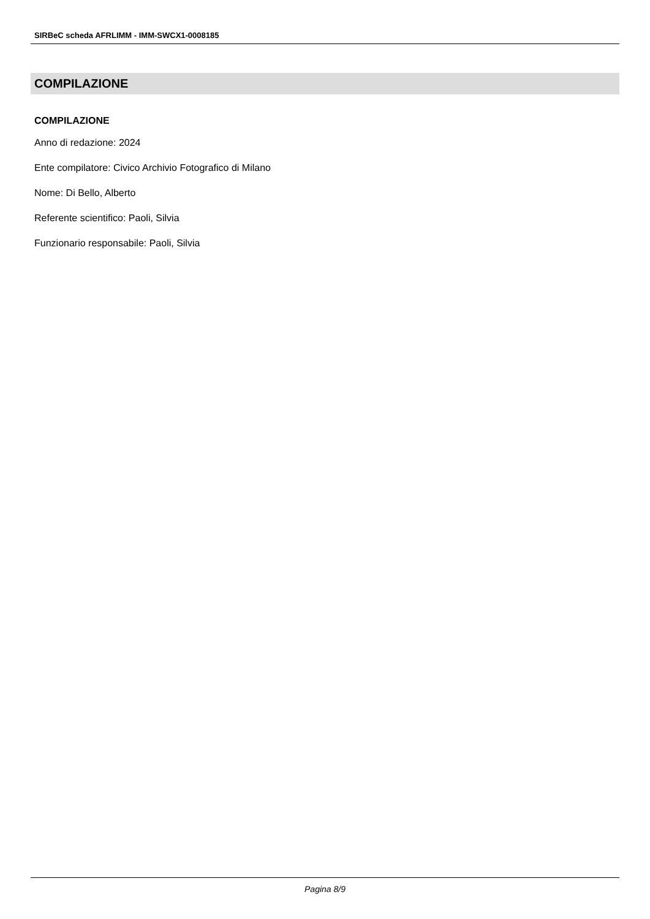SIRBeC scheda AFRLIMM - IMM-SWCX1-0008185
COMPILAZIONE
COMPILAZIONE
Anno di redazione: 2024
Ente compilatore: Civico Archivio Fotografico di Milano
Nome: Di Bello, Alberto
Referente scientifico: Paoli, Silvia
Funzionario responsabile: Paoli, Silvia
Pagina 8/9